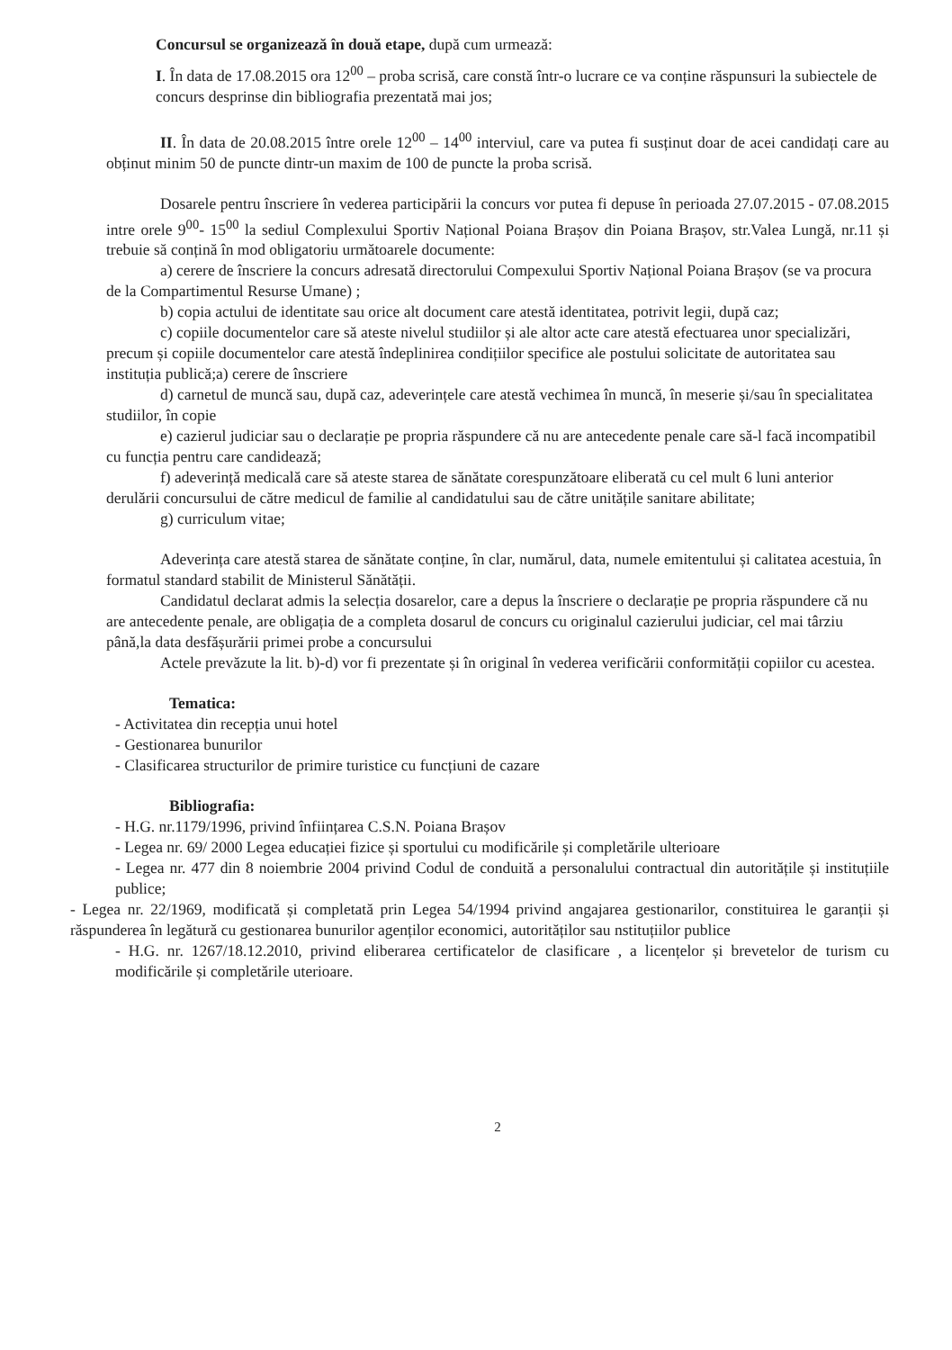Concursul se organizează în două etape, după cum urmează:
I. În data de 17.08.2015 ora 12<sup>00</sup> – proba scrisă, care constă într-o lucrare ce va conține răspunsuri la subiectele de concurs desprinse din bibliografia prezentată mai jos;
II. În data de 20.08.2015 între orele 12<sup>00</sup> – 14<sup>00</sup> interviul, care va putea fi susținut doar de acei candidați care au obținut minim 50 de puncte dintr-un maxim de 100 de puncte la proba scrisă.
Dosarele pentru înscriere în vederea participării la concurs vor putea fi depuse în perioada 27.07.2015 - 07.08.2015 intre orele 9<sup>00</sup>- 15<sup>00</sup> la sediul Complexului Sportiv Național Poiana Brașov din Poiana Brașov, str.Valea Lungă, nr.11 și trebuie să conțină în mod obligatoriu următoarele documente:
a) cerere de înscriere la concurs adresată directorului Compexului Sportiv Național Poiana Brașov (se va procura de la Compartimentul Resurse Umane) ;
b) copia actului de identitate sau orice alt document care atestă identitatea, potrivit legii, după caz;
c) copiile documentelor care să ateste nivelul studiilor și ale altor acte care atestă efectuarea unor specializări, precum și copiile documentelor care atestă îndeplinirea condițiilor specifice ale postului solicitate de autoritatea sau instituția publică;a) cerere de înscriere
d) carnetul de muncă sau, după caz, adeverințele care atestă vechimea în muncă, în meserie și/sau în specialitatea studiilor, în copie
e) cazierul judiciar sau o declarație pe propria răspundere că nu are antecedente penale care să-l facă incompatibil cu funcția pentru care candidează;
f) adeverință medicală care să ateste starea de sănătate corespunzătoare eliberată cu cel mult 6 luni anterior derulării concursului de către medicul de familie al candidatului sau de către unitățile sanitare abilitate;
g) curriculum vitae;
Adeverința care atestă starea de sănătate conține, în clar, numărul, data, numele emitentului și calitatea acestuia, în formatul standard stabilit de Ministerul Sănătății.
Candidatul declarat admis la selecția dosarelor, care a depus la înscriere o declarație pe propria răspundere că nu are antecedente penale, are obligația de a completa dosarul de concurs cu originalul cazierului judiciar, cel mai târziu până,la data desfășurării primei probe a concursului
Actele prevăzute la lit. b)-d) vor fi prezentate și în original în vederea verificării conformității copiilor cu acestea.
Tematica:
- Activitatea din recepția unui hotel
- Gestionarea bunurilor
- Clasificarea structurilor de primire turistice cu funcțiuni de cazare
Bibliografia:
- H.G. nr.1179/1996, privind înființarea C.S.N. Poiana Brașov
- Legea nr. 69/ 2000 Legea educației fizice și sportului cu modificările și completările ulterioare
- Legea nr. 477 din 8 noiembrie 2004 privind Codul de conduită a personalului contractual din autoritățile și instituțiile publice;
- Legea nr. 22/1969, modificată și completată prin Legea 54/1994 privind angajarea gestionarilor, constituirea le garanții și răspunderea în legătură cu gestionarea bunurilor agenților economici, autorităților sau nstituțiilor publice
- H.G. nr. 1267/18.12.2010, privind eliberarea certificatelor de clasificare , a licențelor și brevetelor de turism cu modificările și completările uterioare.
2